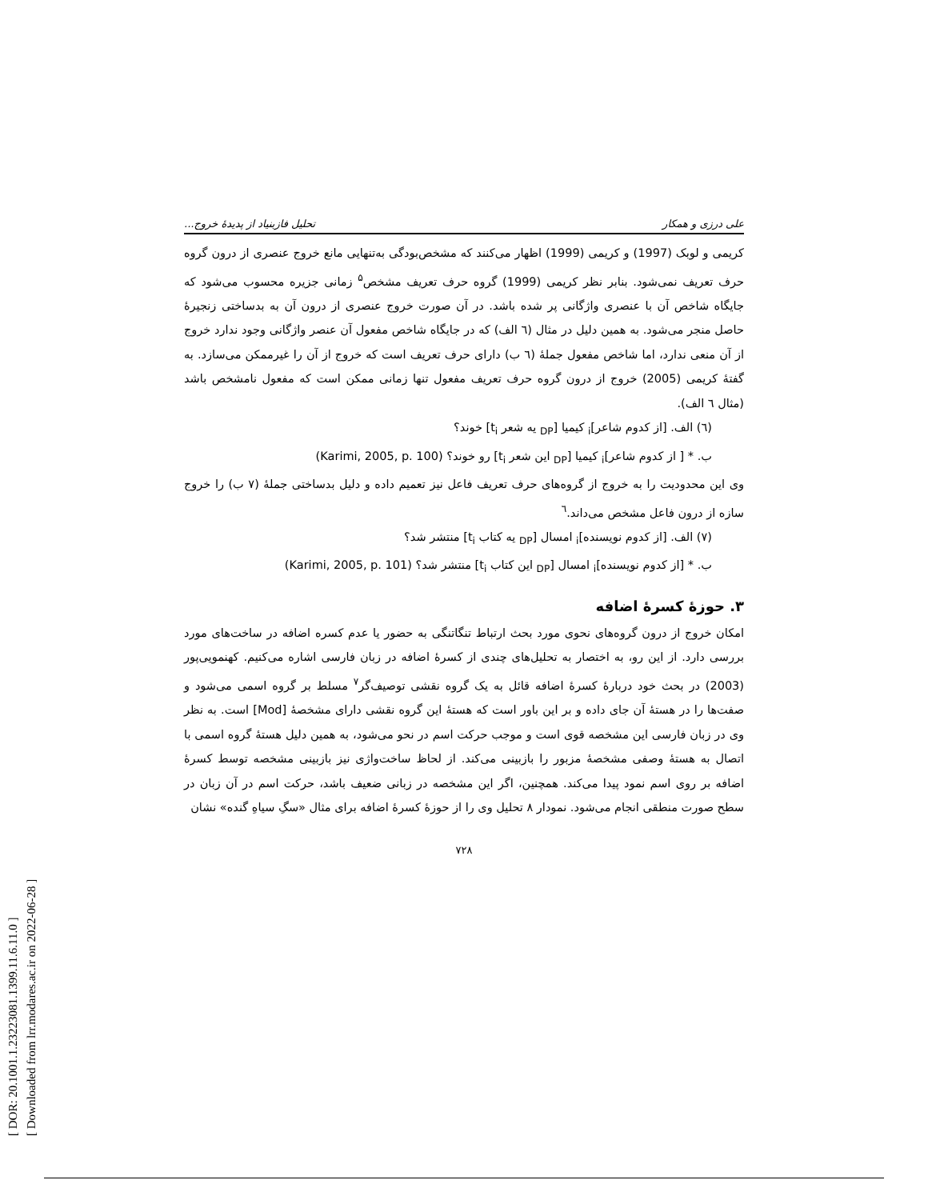[ DOR: 20.1001.1.23223081.1399.11.6.11.0 ]
[ Downloaded from lrr.modares.ac.ir on 2022-06-28 ]
علی درزی و همکار تحلیل فازبنیاد از پدیدهٔ خروج...
کریمی و لوبک (1997) و کریمی (1999) اظهار می‌کنند که مشخص‌بودگی به‌تنهایی مانع خروج عنصری از درون گروه حرف تعریف نمی‌شود. بنابر نظر کریمی (1999) گروه حرف تعریف مشخص<sup>۵</sup> زمانی جزیره محسوب می‌شود که جایگاه شاخص آن با عنصری واژگانی پر شده باشد. در آن صورت خروج عنصری از درون آن به بدساختی زنجیرهٔ حاصل منجر می‌شود. به همین دلیل در مثال (٦ الف) که در جایگاه شاخص مفعول آن عنصر واژگانی وجود ندارد خروج از آن منعی ندارد، اما شاخص مفعول جملهٔ (٦ ب) دارای حرف تعریف است که خروج از آن را غیرممکن می‌سازد. به گفتهٔ کریمی (2005) خروج از درون گروه حرف تعریف مفعول تنها زمانی ممکن است که مفعول نامشخص باشد (مثال ٦ الف).
(٦) الف. [از کدوم شاعر]<sub>i</sub> کیمیا [<sub>DP</sub> یه شعر t<sub>i</sub>] خوند؟
ب. * [ از کدوم شاعر]<sub>i</sub> کیمیا [<sub>DP</sub> این شعر t<sub>i</sub>] رو خوند؟ (Karimi, 2005, p. 100)
وی این محدودیت را به خروج از گروه‌های حرف تعریف فاعل نیز تعمیم داده و دلیل بدساختی جملهٔ (٧ ب) را خروج سازه از درون فاعل مشخص می‌داند.<sup>٦</sup>
(٧) الف. [از کدوم نویسنده]<sub>i</sub> امسال [<sub>DP</sub> یه کتاب t<sub>i</sub>] منتشر شد؟
ب. * [از کدوم نویسنده]<sub>i</sub> امسال [<sub>DP</sub> این کتاب t<sub>i</sub>] منتشر شد؟ (Karimi, 2005, p. 101)
۳. حوزهٔ کسرهٔ اضافه
امکان خروج از درون گروه‌های نحوی مورد بحث ارتباط تنگاتنگی به حضور یا عدم کسره اضافه در ساخت‌های مورد بررسی دارد. از این رو، به اختصار به تحلیل‌های چندی از کسرهٔ اضافه در زبان فارسی اشاره می‌کنیم. کهنمویی‌پور (2003) در بحث خود دربارهٔ کسرهٔ اضافه قائل به یک گروه نقشی توصیف‌گر<sup>٧</sup> مسلط بر گروه اسمی می‌شود و صفت‌ها را در هستهٔ آن جای داده و بر این باور است که هستهٔ این گروه نقشی دارای مشخصهٔ [Mod] است. به نظر وی در زبان فارسی این مشخصه قوی است و موجب حرکت اسم در نحو می‌شود، به همین دلیل هستهٔ گروه اسمی با اتصال به هستهٔ وصفی مشخصهٔ مزبور را بازبینی می‌کند. از لحاظ ساخت‌واژی نیز بازبینی مشخصه توسط کسرهٔ اضافه بر روی اسم نمود پیدا می‌کند. همچنین، اگر این مشخصه در زبانی ضعیف باشد، حرکت اسم در آن زبان در سطح صورت منطقی انجام می‌شود. نمودار ٨ تحلیل وی را از حوزهٔ کسرهٔ اضافه برای مثال «سگِ سیاهِ گنده» نشان
٧٢٨